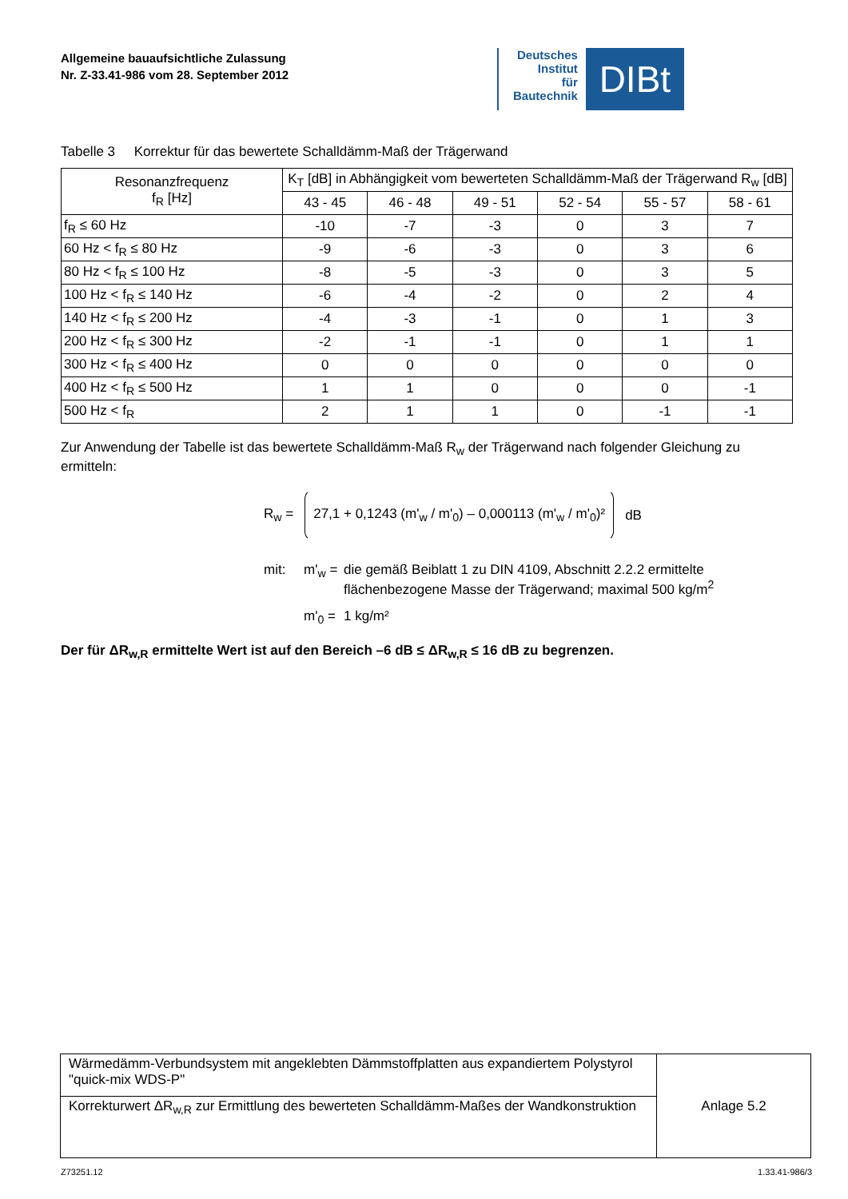Allgemeine bauaufsichtliche Zulassung
Nr. Z-33.41-986 vom 28. September 2012
Deutsches
Institut
für
Bautechnik
DIBt
Tabelle 3 Korrektur für das bewertete Schalldämm-Maß der Trägerwand
| Resonanzfrequenz f<sub>R</sub> [Hz] | K<sub>T</sub> [dB] in Abhängigkeit vom bewerteten Schalldämm-Maß der Trägerwand R<sub>w</sub> [dB] | | | | | |
| --- | --- | --- | --- | --- | --- | --- |
| | 43 - 45 | 46 - 48 | 49 - 51 | 52 - 54 | 55 - 57 | 58 - 61 |
| f<sub>R</sub> ≤ 60 Hz | -10 | -7 | -3 | 0 | 3 | 7 |
| 60 Hz < f<sub>R</sub> ≤ 80 Hz | -9 | -6 | -3 | 0 | 3 | 6 |
| 80 Hz < f<sub>R</sub> ≤ 100 Hz | -8 | -5 | -3 | 0 | 3 | 5 |
| 100 Hz < f<sub>R</sub> ≤ 140 Hz | -6 | -4 | -2 | 0 | 2 | 4 |
| 140 Hz < f<sub>R</sub> ≤ 200 Hz | -4 | -3 | -1 | 0 | 1 | 3 |
| 200 Hz < f<sub>R</sub> ≤ 300 Hz | -2 | -1 | -1 | 0 | 1 | 1 |
| 300 Hz < f<sub>R</sub> ≤ 400 Hz | 0 | 0 | 0 | 0 | 0 | 0 |
| 400 Hz < f<sub>R</sub> ≤ 500 Hz | 1 | 1 | 0 | 0 | 0 | -1 |
| 500 Hz < f<sub>R</sub> | 2 | 1 | 1 | 0 | -1 | -1 |
Zur Anwendung der Tabelle ist das bewertete Schalldämm-Maß R<sub>w</sub> der Trägerwand nach folgender Gleichung zu ermitteln:
R<sub>w</sub> = 27,1 + 0,1243 (m'<sub>w</sub> / m'<sub>0</sub>) – 0,000113 (m'<sub>w</sub> / m'<sub>0</sub>)² dB
mit: m'<sub>w</sub> = die gemäß Beiblatt 1 zu DIN 4109, Abschnitt 2.2.2 ermittelte
flächenbezogene Masse der Trägerwand; maximal 500 kg/m<sup>2</sup> m'<sub>0</sub> = 1 kg/m²
Der für ΔR<sub>w,R</sub> ermittelte Wert ist auf den Bereich –6 dB ≤ ΔR<sub>w,R</sub> ≤ 16 dB zu begrenzen.
| Wärmedämm-Verbundsystem mit angeklebten Dämmstoffplatten aus expandiertem Polystyrol "quick-mix WDS-P" | Anlage 5.2 |
| Korrekturwert ΔR<sub>w,R</sub> zur Ermittlung des bewerteten Schalldämm-Maßes der Wandkonstruktion | |
Z73251.12 1.33.41-986/3